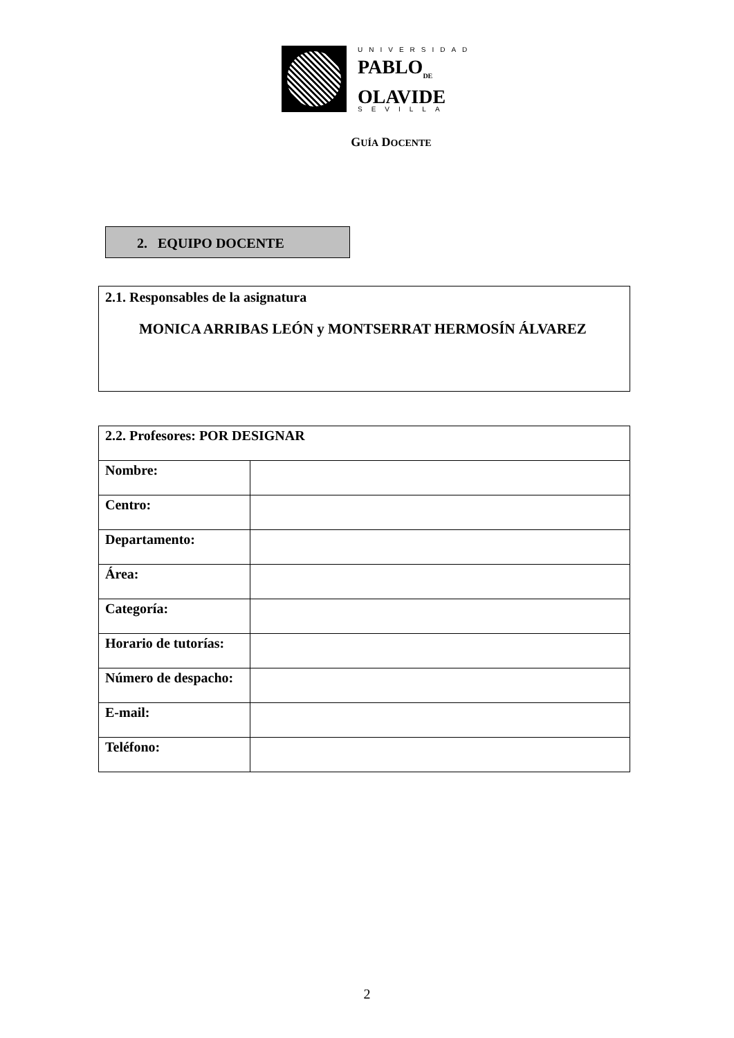UNIVERSIDAD
PABLO<sub>DE</sub>
OLAVIDE
SEVILLA
GUÍA DOCENTE
2. EQUIPO DOCENTE
2.1. Responsables de la asignatura
MONICA ARRIBAS LEÓN y MONTSERRAT HERMOSÍN ÁLVAREZ
| 2.2. Profesores: POR DESIGNAR | |
| Nombre: | |
| Centro: | |
| Departamento: | |
| Área: | |
| Categoría: | |
| Horario de tutorías: | |
| Número de despacho: | |
| E-mail: | |
| Teléfono: | |
2